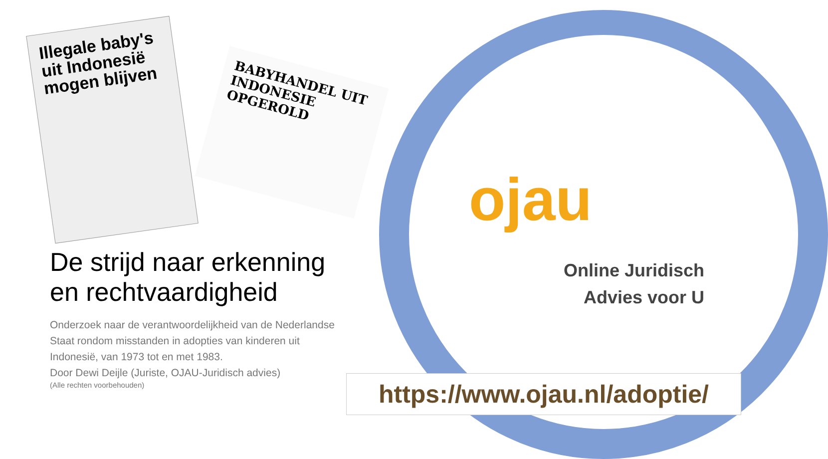Illegale baby's uit Indonesië mogen blijven
BABYHANDEL UIT INDONESIE OPGEROLD
De strijd naar erkenning en rechtvaardigheid
Onderzoek naar de verantwoordelijkheid van de Nederlandse Staat rondom misstanden in adopties van kinderen uit Indonesië, van 1973 tot en met 1983.
Door Dewi Deijle (Juriste, OJAU-Juridisch advies)
(Alle rechten voorbehouden)
ojau
Online Juridisch
Advies voor U
https://www.ojau.nl/adoptie/